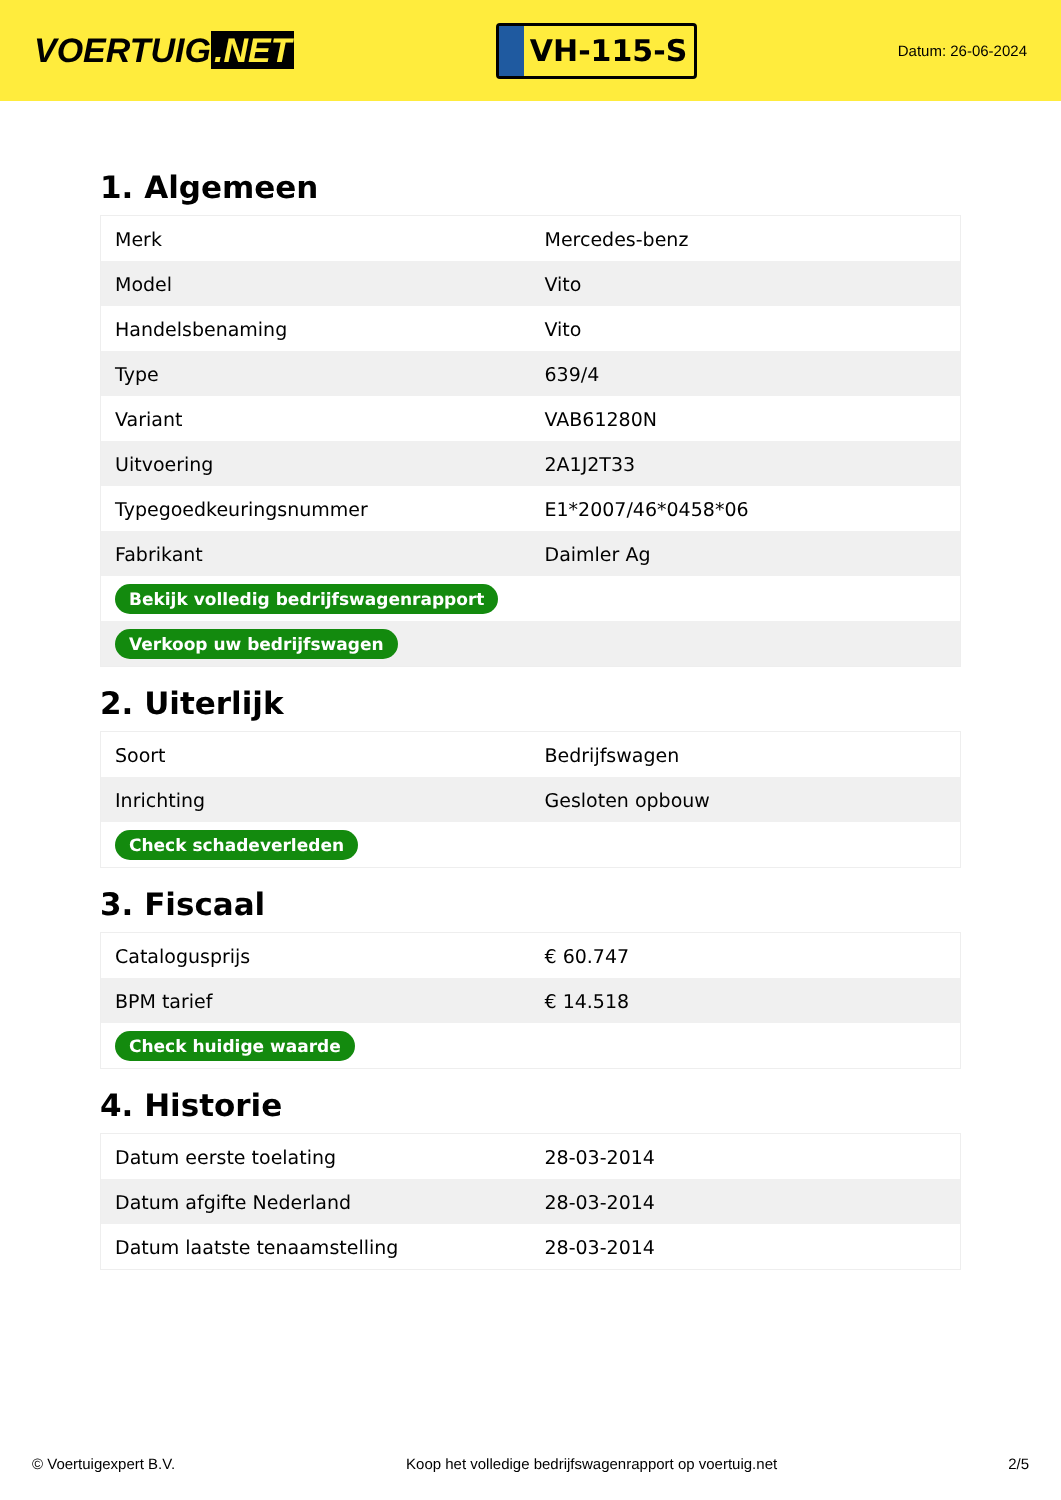VOERTUIG.NET
VH-115-S
Datum: 26-06-2024
1. Algemeen
| Merk | Mercedes-benz |
| Model | Vito |
| Handelsbenaming | Vito |
| Type | 639/4 |
| Variant | VAB61280N |
| Uitvoering | 2A1J2T33 |
| Typegoedkeuringsnummer | E1*2007/46*0458*06 |
| Fabrikant | Daimler Ag |
| Bekijk volledig bedrijfswagenrapport | |
| Verkoop uw bedrijfswagen | |
2. Uiterlijk
| Soort | Bedrijfswagen |
| Inrichting | Gesloten opbouw |
| Check schadeverleden | |
3. Fiscaal
| Catalogusprijs | € 60.747 |
| BPM tarief | € 14.518 |
| Check huidige waarde | |
4. Historie
| Datum eerste toelating | 28-03-2014 |
| Datum afgifte Nederland | 28-03-2014 |
| Datum laatste tenaamstelling | 28-03-2014 |
© Voertuigexpert B.V. Koop het volledige bedrijfswagenrapport op voertuig.net 2/5